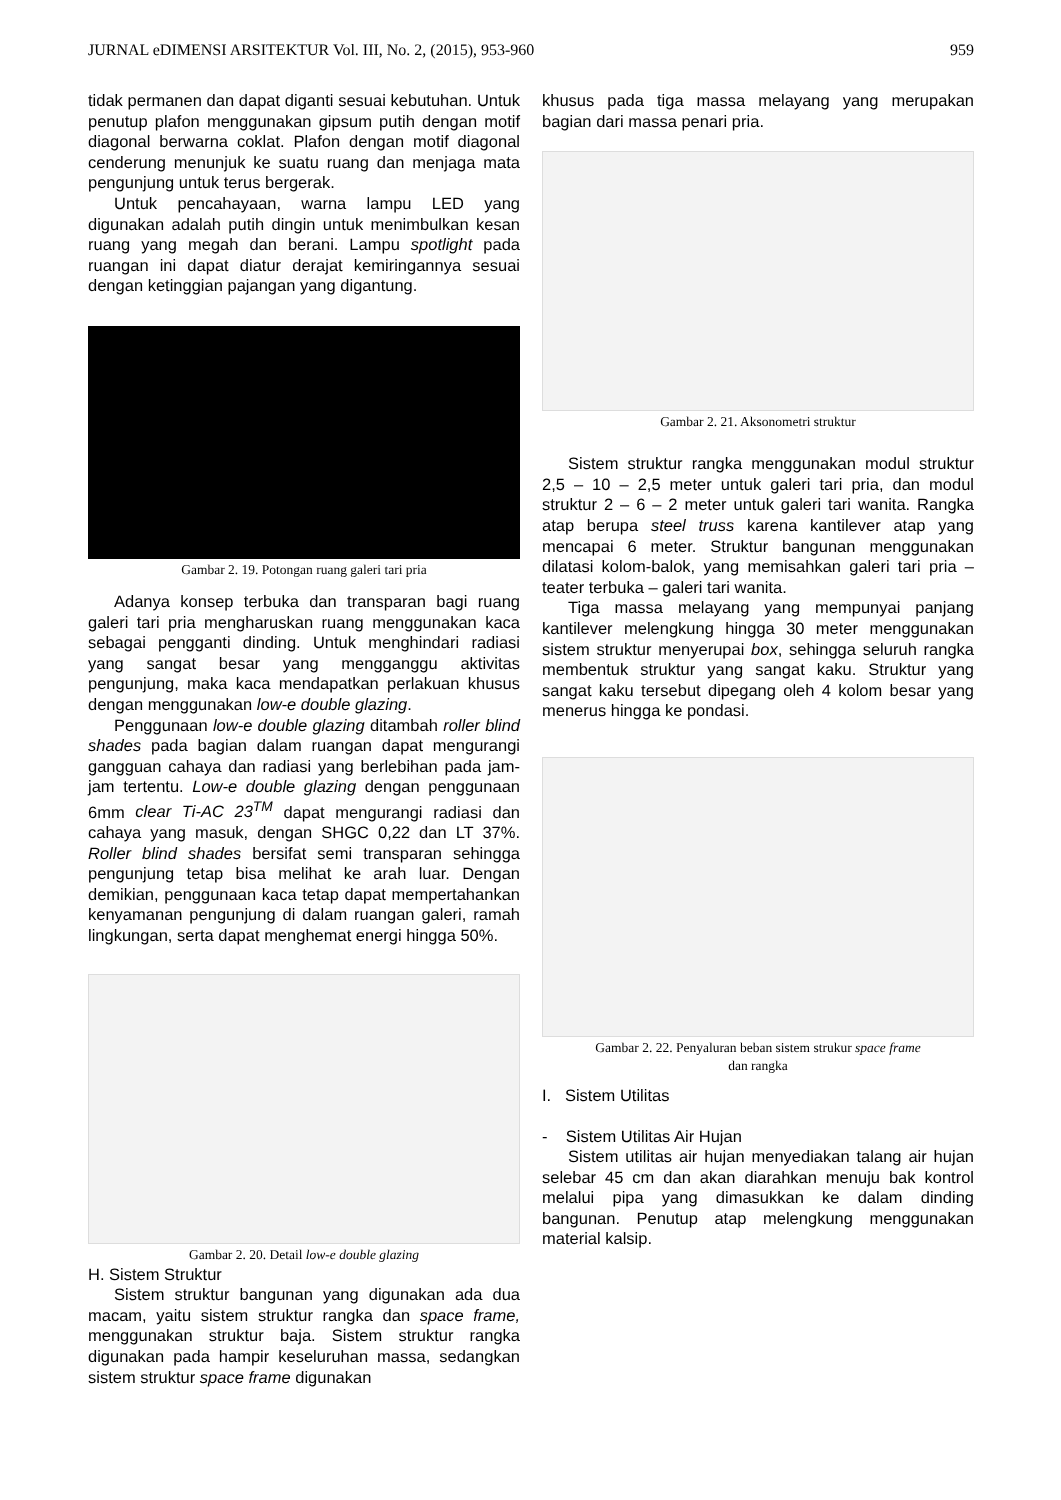JURNAL eDIMENSI ARSITEKTUR Vol. III, No. 2, (2015), 953-960 959
tidak permanen dan dapat diganti sesuai kebutuhan. Untuk penutup plafon menggunakan gipsum putih dengan motif diagonal berwarna coklat. Plafon dengan motif diagonal cenderung menunjuk ke suatu ruang dan menjaga mata pengunjung untuk terus bergerak.
Untuk pencahayaan, warna lampu LED yang digunakan adalah putih dingin untuk menimbulkan kesan ruang yang megah dan berani. Lampu spotlight pada ruangan ini dapat diatur derajat kemiringannya sesuai dengan ketinggian pajangan yang digantung.
Gambar 2. 19. Potongan ruang galeri tari pria
Adanya konsep terbuka dan transparan bagi ruang galeri tari pria mengharuskan ruang menggunakan kaca sebagai pengganti dinding. Untuk menghindari radiasi yang sangat besar yang mengganggu aktivitas pengunjung, maka kaca mendapatkan perlakuan khusus dengan menggunakan low-e double glazing.
Penggunaan low-e double glazing ditambah roller blind shades pada bagian dalam ruangan dapat mengurangi gangguan cahaya dan radiasi yang berlebihan pada jam-jam tertentu. Low-e double glazing dengan penggunaan 6mm clear Ti-AC 23<sup>TM</sup> dapat mengurangi radiasi dan cahaya yang masuk, dengan SHGC 0,22 dan LT 37%. Roller blind shades bersifat semi transparan sehingga pengunjung tetap bisa melihat ke arah luar. Dengan demikian, penggunaan kaca tetap dapat mempertahankan kenyamanan pengunjung di dalam ruangan galeri, ramah lingkungan, serta dapat menghemat energi hingga 50%.
Gambar 2. 20. Detail low-e double glazing
H. Sistem Struktur
Sistem struktur bangunan yang digunakan ada dua macam, yaitu sistem struktur rangka dan space frame, menggunakan struktur baja. Sistem struktur rangka digunakan pada hampir keseluruhan massa, sedangkan sistem struktur space frame digunakan
khusus pada tiga massa melayang yang merupakan bagian dari massa penari pria.
Gambar 2. 21. Aksonometri struktur
Sistem struktur rangka menggunakan modul struktur 2,5 – 10 – 2,5 meter untuk galeri tari pria, dan modul struktur 2 – 6 – 2 meter untuk galeri tari wanita. Rangka atap berupa steel truss karena kantilever atap yang mencapai 6 meter. Struktur bangunan menggunakan dilatasi kolom-balok, yang memisahkan galeri tari pria – teater terbuka – galeri tari wanita.
Tiga massa melayang yang mempunyai panjang kantilever melengkung hingga 30 meter menggunakan sistem struktur menyerupai box, sehingga seluruh rangka membentuk struktur yang sangat kaku. Struktur yang sangat kaku tersebut dipegang oleh 4 kolom besar yang menerus hingga ke pondasi.
Gambar 2. 22. Penyaluran beban sistem strukur space frame
dan rangka
I. Sistem Utilitas
- Sistem Utilitas Air Hujan
Sistem utilitas air hujan menyediakan talang air hujan selebar 45 cm dan akan diarahkan menuju bak kontrol melalui pipa yang dimasukkan ke dalam dinding bangunan. Penutup atap melengkung menggunakan material kalsip.